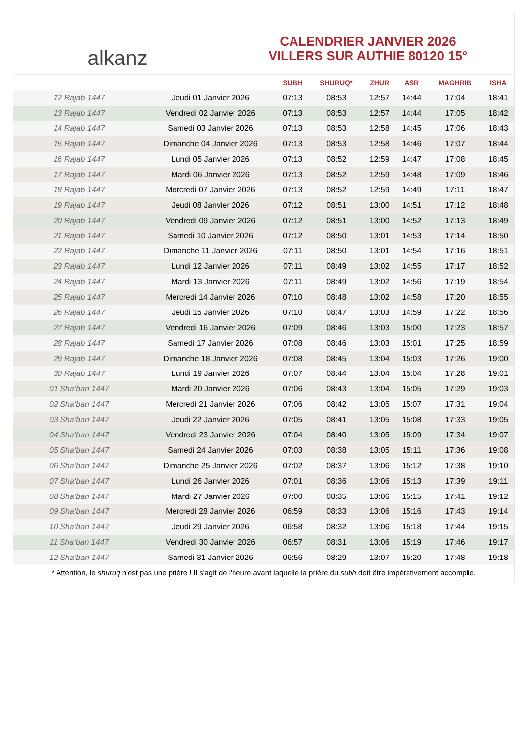alkanz
CALENDRIER JANVIER 2026
VILLERS SUR AUTHIE 80120 15°
| | | SUBH | SHURUQ* | ZHUR | ASR | MAGHRIB | ISHA |
| --- | --- | --- | --- | --- | --- | --- | --- |
| 12 Rajab 1447 | Jeudi 01 Janvier 2026 | 07:13 | 08:53 | 12:57 | 14:44 | 17:04 | 18:41 |
| 13 Rajab 1447 | Vendredi 02 Janvier 2026 | 07:13 | 08:53 | 12:57 | 14:44 | 17:05 | 18:42 |
| 14 Rajab 1447 | Samedi 03 Janvier 2026 | 07:13 | 08:53 | 12:58 | 14:45 | 17:06 | 18:43 |
| 15 Rajab 1447 | Dimanche 04 Janvier 2026 | 07:13 | 08:53 | 12:58 | 14:46 | 17:07 | 18:44 |
| 16 Rajab 1447 | Lundi 05 Janvier 2026 | 07:13 | 08:52 | 12:59 | 14:47 | 17:08 | 18:45 |
| 17 Rajab 1447 | Mardi 06 Janvier 2026 | 07:13 | 08:52 | 12:59 | 14:48 | 17:09 | 18:46 |
| 18 Rajab 1447 | Mercredi 07 Janvier 2026 | 07:13 | 08:52 | 12:59 | 14:49 | 17:11 | 18:47 |
| 19 Rajab 1447 | Jeudi 08 Janvier 2026 | 07:12 | 08:51 | 13:00 | 14:51 | 17:12 | 18:48 |
| 20 Rajab 1447 | Vendredi 09 Janvier 2026 | 07:12 | 08:51 | 13:00 | 14:52 | 17:13 | 18:49 |
| 21 Rajab 1447 | Samedi 10 Janvier 2026 | 07:12 | 08:50 | 13:01 | 14:53 | 17:14 | 18:50 |
| 22 Rajab 1447 | Dimanche 11 Janvier 2026 | 07:11 | 08:50 | 13:01 | 14:54 | 17:16 | 18:51 |
| 23 Rajab 1447 | Lundi 12 Janvier 2026 | 07:11 | 08:49 | 13:02 | 14:55 | 17:17 | 18:52 |
| 24 Rajab 1447 | Mardi 13 Janvier 2026 | 07:11 | 08:49 | 13:02 | 14:56 | 17:19 | 18:54 |
| 25 Rajab 1447 | Mercredi 14 Janvier 2026 | 07:10 | 08:48 | 13:02 | 14:58 | 17:20 | 18:55 |
| 26 Rajab 1447 | Jeudi 15 Janvier 2026 | 07:10 | 08:47 | 13:03 | 14:59 | 17:22 | 18:56 |
| 27 Rajab 1447 | Vendredi 16 Janvier 2026 | 07:09 | 08:46 | 13:03 | 15:00 | 17:23 | 18:57 |
| 28 Rajab 1447 | Samedi 17 Janvier 2026 | 07:08 | 08:46 | 13:03 | 15:01 | 17:25 | 18:59 |
| 29 Rajab 1447 | Dimanche 18 Janvier 2026 | 07:08 | 08:45 | 13:04 | 15:03 | 17:26 | 19:00 |
| 30 Rajab 1447 | Lundi 19 Janvier 2026 | 07:07 | 08:44 | 13:04 | 15:04 | 17:28 | 19:01 |
| 01 Sha‘ban 1447 | Mardi 20 Janvier 2026 | 07:06 | 08:43 | 13:04 | 15:05 | 17:29 | 19:03 |
| 02 Sha‘ban 1447 | Mercredi 21 Janvier 2026 | 07:06 | 08:42 | 13:05 | 15:07 | 17:31 | 19:04 |
| 03 Sha‘ban 1447 | Jeudi 22 Janvier 2026 | 07:05 | 08:41 | 13:05 | 15:08 | 17:33 | 19:05 |
| 04 Sha‘ban 1447 | Vendredi 23 Janvier 2026 | 07:04 | 08:40 | 13:05 | 15:09 | 17:34 | 19:07 |
| 05 Sha‘ban 1447 | Samedi 24 Janvier 2026 | 07:03 | 08:38 | 13:05 | 15:11 | 17:36 | 19:08 |
| 06 Sha‘ban 1447 | Dimanche 25 Janvier 2026 | 07:02 | 08:37 | 13:06 | 15:12 | 17:38 | 19:10 |
| 07 Sha‘ban 1447 | Lundi 26 Janvier 2026 | 07:01 | 08:36 | 13:06 | 15:13 | 17:39 | 19:11 |
| 08 Sha‘ban 1447 | Mardi 27 Janvier 2026 | 07:00 | 08:35 | 13:06 | 15:15 | 17:41 | 19:12 |
| 09 Sha‘ban 1447 | Mercredi 28 Janvier 2026 | 06:59 | 08:33 | 13:06 | 15:16 | 17:43 | 19:14 |
| 10 Sha‘ban 1447 | Jeudi 29 Janvier 2026 | 06:58 | 08:32 | 13:06 | 15:18 | 17:44 | 19:15 |
| 11 Sha‘ban 1447 | Vendredi 30 Janvier 2026 | 06:57 | 08:31 | 13:06 | 15:19 | 17:46 | 19:17 |
| 12 Sha‘ban 1447 | Samedi 31 Janvier 2026 | 06:56 | 08:29 | 13:07 | 15:20 | 17:48 | 19:18 |
* Attention, le shuruq n'est pas une prière ! Il s'agit de l'heure avant laquelle la prière du subh doit être impérativement accomplie.